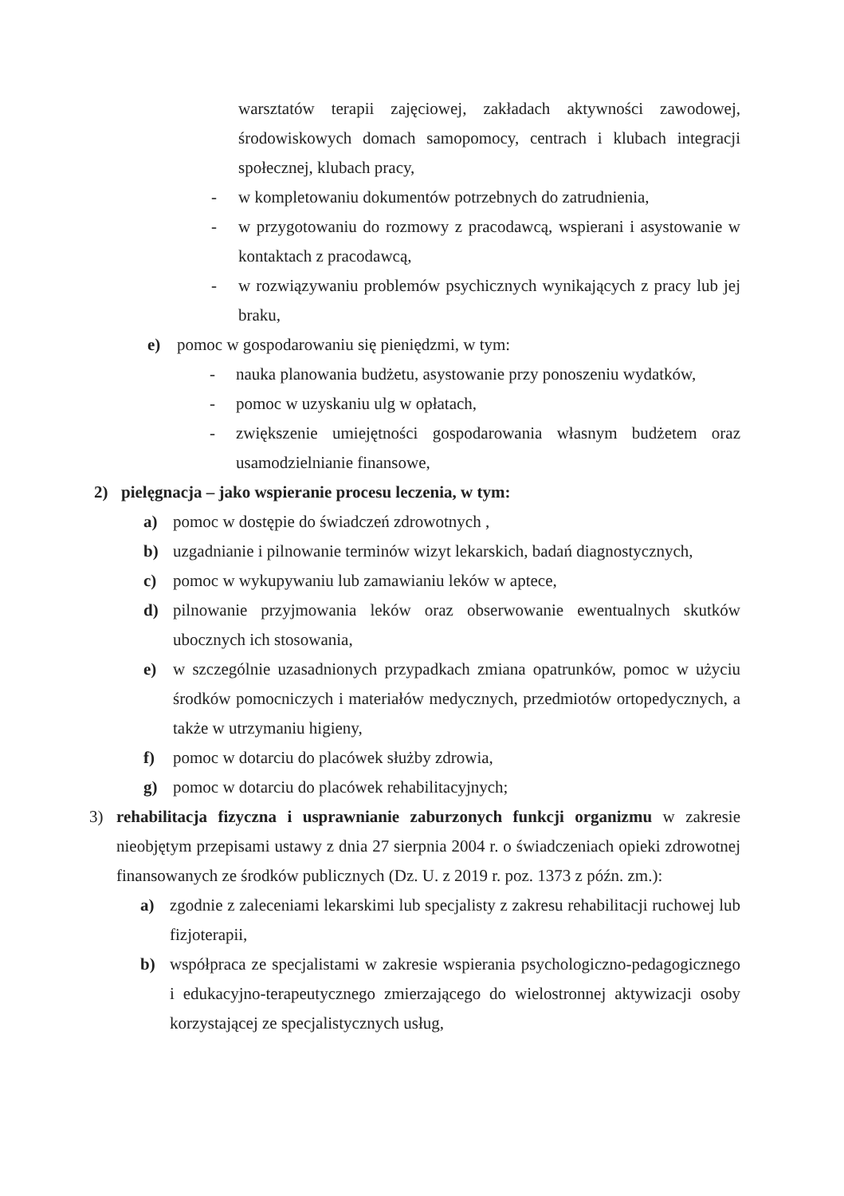warsztatów terapii zajęciowej, zakładach aktywności zawodowej, środowiskowych domach samopomocy, centrach i klubach integracji społecznej, klubach pracy,
- w kompletowaniu dokumentów potrzebnych do zatrudnienia,
- w przygotowaniu do rozmowy z pracodawcą, wspierani i asystowanie w kontaktach z pracodawcą,
- w rozwiązywaniu problemów psychicznych wynikających z pracy lub jej braku,
e) pomoc w gospodarowaniu się pieniędzmi, w tym:
- nauka planowania budżetu, asystowanie przy ponoszeniu wydatków,
- pomoc w uzyskaniu ulg w opłatach,
- zwiększenie umiejętności gospodarowania własnym budżetem oraz usamodzielnianie finansowe,
2) pielęgnacja – jako wspieranie procesu leczenia, w tym:
a) pomoc w dostępie do świadczeń zdrowotnych ,
b) uzgadnianie i pilnowanie terminów wizyt lekarskich, badań diagnostycznych,
c) pomoc w wykupywaniu lub zamawianiu leków w aptece,
d) pilnowanie przyjmowania leków oraz obserwowanie ewentualnych skutków ubocznych ich stosowania,
e) w szczególnie uzasadnionych przypadkach zmiana opatrunków, pomoc w użyciu środków pomocniczych i materiałów medycznych, przedmiotów ortopedycznych, a także w utrzymaniu higieny,
f) pomoc w dotarciu do placówek służby zdrowia,
g) pomoc w dotarciu do placówek rehabilitacyjnych;
3) rehabilitacja fizyczna i usprawnianie zaburzonych funkcji organizmu w zakresie nieobjętym przepisami ustawy z dnia 27 sierpnia 2004 r. o świadczeniach opieki zdrowotnej finansowanych ze środków publicznych (Dz. U. z 2019 r. poz. 1373 z późn. zm.):
a) zgodnie z zaleceniami lekarskimi lub specjalisty z zakresu rehabilitacji ruchowej lub fizjoterapii,
b) współpraca ze specjalistami w zakresie wspierania psychologiczno-pedagogicznego i edukacyjno-terapeutycznego zmierzającego do wielostronnej aktywizacji osoby korzystającej ze specjalistycznych usług,